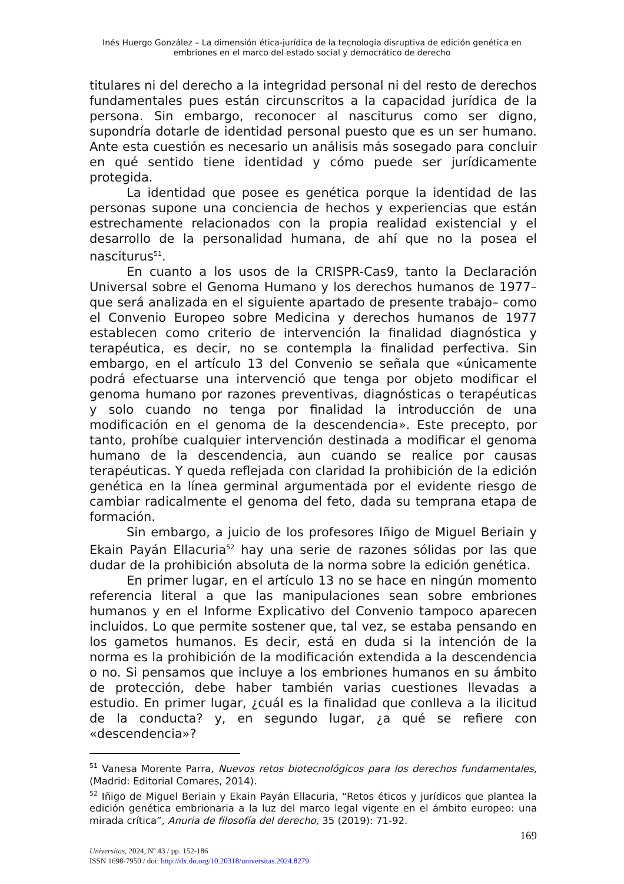Inés Huergo González – La dimensión ética-jurídica de la tecnología disruptiva de edición genética en embriones en el marco del estado social y democrático de derecho
titulares ni del derecho a la integridad personal ni del resto de derechos fundamentales pues están circunscritos a la capacidad jurídica de la persona. Sin embargo, reconocer al nasciturus como ser digno, supondría dotarle de identidad personal puesto que es un ser humano. Ante esta cuestión es necesario un análisis más sosegado para concluir en qué sentido tiene identidad y cómo puede ser jurídicamente protegida.
La identidad que posee es genética porque la identidad de las personas supone una conciencia de hechos y experiencias que están estrechamente relacionados con la propia realidad existencial y el desarrollo de la personalidad humana, de ahí que no la posea el nasciturus<sup>51</sup>.
En cuanto a los usos de la CRISPR-Cas9, tanto la Declaración Universal sobre el Genoma Humano y los derechos humanos de 1977– que será analizada en el siguiente apartado de presente trabajo– como el Convenio Europeo sobre Medicina y derechos humanos de 1977 establecen como criterio de intervención la finalidad diagnóstica y terapéutica, es decir, no se contempla la finalidad perfectiva. Sin embargo, en el artículo 13 del Convenio se señala que «únicamente podrá efectuarse una intervenció que tenga por objeto modificar el genoma humano por razones preventivas, diagnósticas o terapéuticas y solo cuando no tenga por finalidad la introducción de una modificación en el genoma de la descendencia». Este precepto, por tanto, prohíbe cualquier intervención destinada a modificar el genoma humano de la descendencia, aun cuando se realice por causas terapéuticas. Y queda reflejada con claridad la prohibición de la edición genética en la línea germinal argumentada por el evidente riesgo de cambiar radicalmente el genoma del feto, dada su temprana etapa de formación.
Sin embargo, a juicio de los profesores Iñigo de Miguel Beriain y Ekain Payán Ellacuria<sup>52</sup> hay una serie de razones sólidas por las que dudar de la prohibición absoluta de la norma sobre la edición genética.
En primer lugar, en el artículo 13 no se hace en ningún momento referencia literal a que las manipulaciones sean sobre embriones humanos y en el Informe Explicativo del Convenio tampoco aparecen incluidos. Lo que permite sostener que, tal vez, se estaba pensando en los gametos humanos. Es decir, está en duda si la intención de la norma es la prohibición de la modificación extendida a la descendencia o no. Si pensamos que incluye a los embriones humanos en su ámbito de protección, debe haber también varias cuestiones llevadas a estudio. En primer lugar, ¿cuál es la finalidad que conlleva a la ilicitud de la conducta? y, en segundo lugar, ¿a qué se refiere con «descendencia»?
<sup>51</sup> Vanesa Morente Parra, Nuevos retos biotecnológicos para los derechos fundamentales, (Madrid: Editorial Comares, 2014).
<sup>52</sup> Iñigo de Miguel Beriain y Ekain Payán Ellacuria, “Retos éticos y jurídicos que plantea la edición genética embrionaria a la luz del marco legal vigente en el ámbito europeo: una mirada crítica”, Anuria de filosofía del derecho, 35 (2019): 71-92.
169
Universitas, 2024, Nº 43 / pp. 152-186
ISSN 1698-7950 / doi: http://dx.do.org/10.20318/universitas.2024.8279